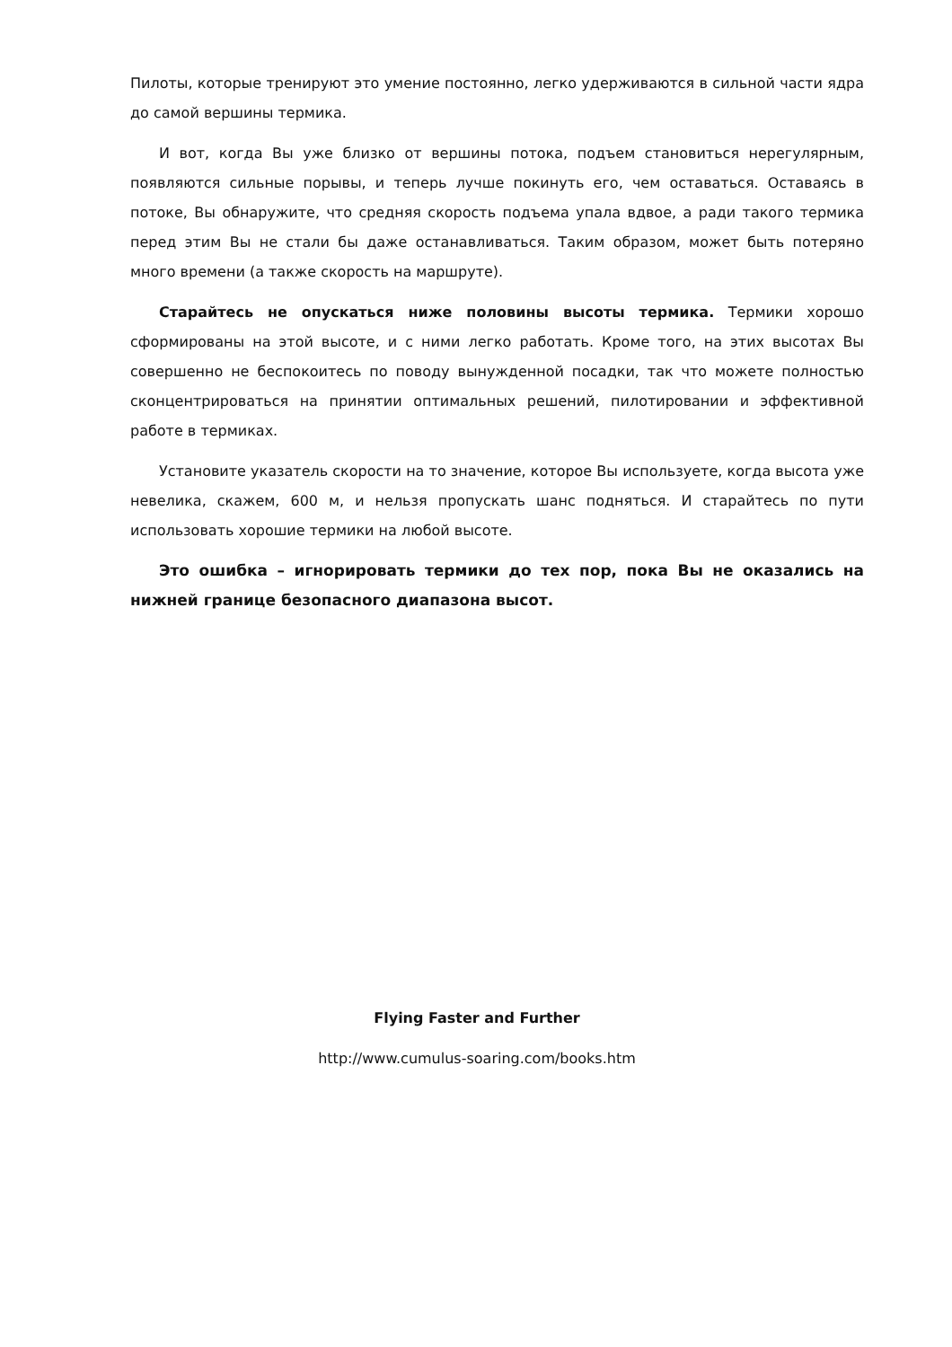Пилоты, которые тренируют это умение постоянно, легко удерживаются в сильной части ядра до самой вершины термика.
И вот, когда Вы уже близко от вершины потока, подъем становиться нерегулярным, появляются сильные порывы, и теперь лучше покинуть его, чем оставаться. Оставаясь в потоке, Вы обнаружите, что средняя скорость подъема упала вдвое, а ради такого термика перед этим Вы не стали бы даже останавливаться. Таким образом, может быть потеряно много времени (а также скорость на маршруте).
Старайтесь не опускаться ниже половины высоты термика. Термики хорошо сформированы на этой высоте, и с ними легко работать. Кроме того, на этих высотах Вы совершенно не беспокоитесь по поводу вынужденной посадки, так что можете полностью сконцентрироваться на принятии оптимальных решений, пилотировании и эффективной работе в термиках.
Установите указатель скорости на то значение, которое Вы используете, когда высота уже невелика, скажем, 600 м, и нельзя пропускать шанс подняться. И старайтесь по пути использовать хорошие термики на любой высоте.
Это ошибка – игнорировать термики до тех пор, пока Вы не оказались на нижней границе безопасного диапазона высот.
Flying Faster and Further
http://www.cumulus-soaring.com/books.htm